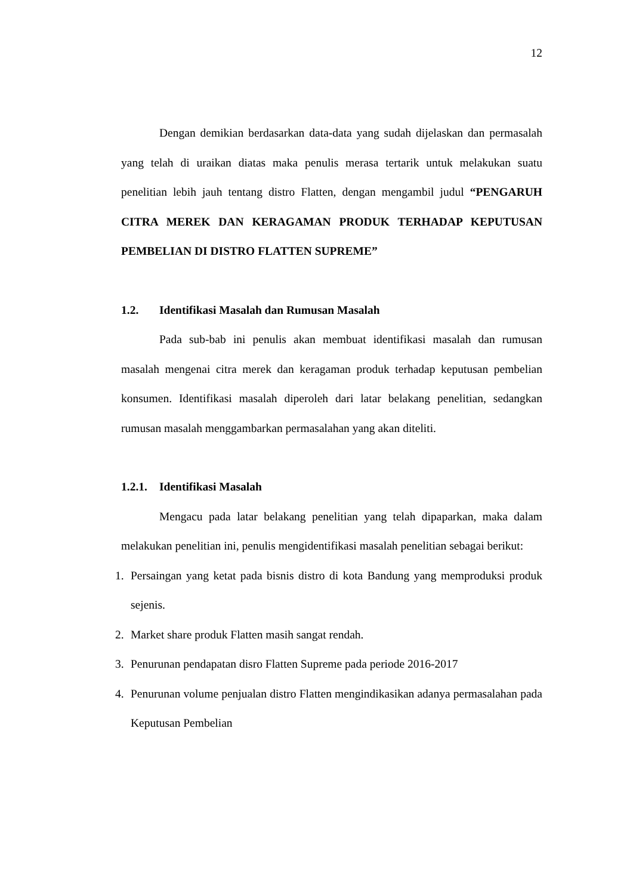12
Dengan demikian berdasarkan data-data yang sudah dijelaskan dan permasalah yang telah di uraikan diatas maka penulis merasa tertarik untuk melakukan suatu penelitian lebih jauh tentang distro Flatten, dengan mengambil judul “PENGARUH CITRA MEREK DAN KERAGAMAN PRODUK TERHADAP KEPUTUSAN PEMBELIAN DI DISTRO FLATTEN SUPREME”
1.2. Identifikasi Masalah dan Rumusan Masalah
Pada sub-bab ini penulis akan membuat identifikasi masalah dan rumusan masalah mengenai citra merek dan keragaman produk terhadap keputusan pembelian konsumen. Identifikasi masalah diperoleh dari latar belakang penelitian, sedangkan rumusan masalah menggambarkan permasalahan yang akan diteliti.
1.2.1. Identifikasi Masalah
Mengacu pada latar belakang penelitian yang telah dipaparkan, maka dalam melakukan penelitian ini, penulis mengidentifikasi masalah penelitian sebagai berikut:
1. Persaingan yang ketat pada bisnis distro di kota Bandung yang memproduksi produk sejenis.
2. Market share produk Flatten masih sangat rendah.
3. Penurunan pendapatan disro Flatten Supreme pada periode 2016-2017
4. Penurunan volume penjualan distro Flatten mengindikasikan adanya permasalahan pada Keputusan Pembelian